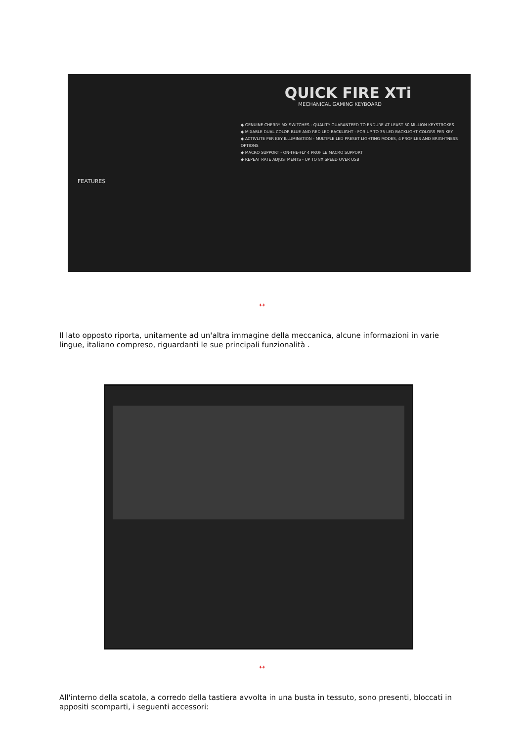QUICK FIRE XTi
MECHANICAL GAMING KEYBOARD
◆ GENUINE CHERRY MX SWITCHES - QUALITY GUARANTEED TO ENDURE AT LEAST 50 MILLION KEYSTROKES
◆ MIXABLE DUAL COLOR BLUE AND RED LED BACKLIGHT - FOR UP TO 35 LED BACKLIGHT COLORS PER KEY
◆ ACTIVLITE PER KEY ILLUMINATION - MULTIPLE LED PRESET LIGHTING MODES, 4 PROFILES AND BRIGHTNESS OPTIONS
◆ MACRO SUPPORT - ON-THE-FLY 4 PROFILE MACRO SUPPORT
◆ REPEAT RATE ADJUSTMENTS - UP TO 8X SPEED OVER USB
FEATURES
↔
Il lato opposto riporta, unitamente ad un'altra immagine della meccanica, alcune informazioni in varie lingue, italiano compreso, riguardanti le sue principali funzionalità .
↔
All'interno della scatola, a corredo della tastiera avvolta in una busta in tessuto, sono presenti, bloccati in appositi scomparti, i seguenti accessori: